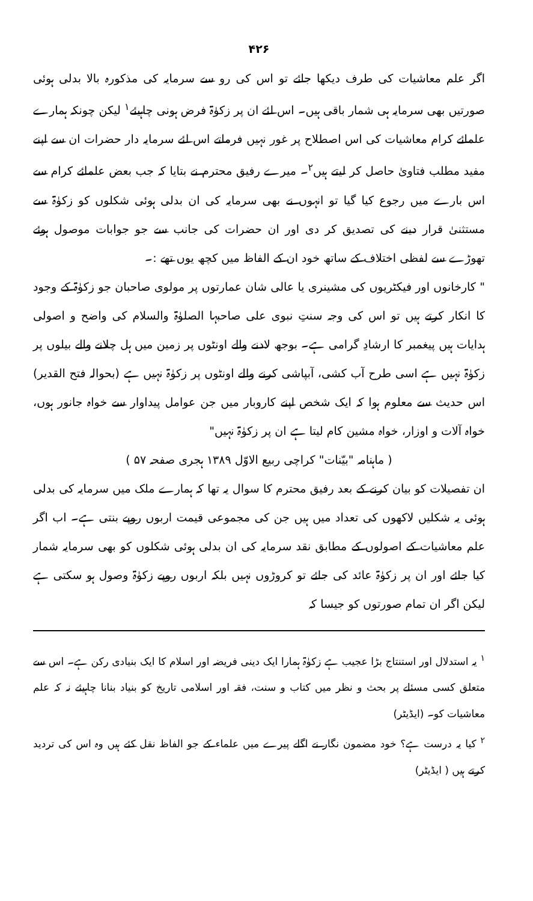۴۲۶
اگر علم معاشیات کی طرف دیکھا جائے تو اس کی رو سے سرمایہ کی مذکورہ بالا بدلی ہوئی صورتیں بھی سرمایہ ہی شمار باقی ہیں۔ اس لئے ان پر زکوٰۃ فرض ہونی چاہیئے<sup>۱</sup> لیکن چونکہ ہمارے علمائے کرام معاشیات کی اس اصطلاح پر غور نہیں فرماتے اس لئے سرمایہ دار حضرات ان سے اپنے مفید مطلب فتاویٰ حاصل کر لیتے ہیں<sup>۲</sup>۔ میرے رفیق محترم نے بتایا کہ جب بعض علمائے کرام سے اس بارے میں رجوع کیا گیا تو انہوں نے بھی سرمایہ کی ان بدلی ہوئی شکلوں کو زکوٰۃ سے مستثنیٰ قرار دینے کی تصدیق کر دی اور ان حضرات کی جانب سے جو جوابات موصول ہوئے تھوڑے سے لفظی اختلاف کے ساتھ خود ان کے الفاظ میں کچھ یوں تھے :۔
" کارخانوں اور فیکٹریوں کی مشینری یا عالی شان عمارتوں پر مولوی صاحبان جو زکوٰۃ کے وجود کا انکار کرتے ہیں تو اس کی وجہ سنتِ نبوی علی صاحبہا الصلوٰۃ والسلام کی واضح و اصولی ہدایات ہیں پیغمبر کا ارشادِ گرامی ہے۔ بوجھ لادنے والے اونٹوں پر زمین میں ہل چلانے والے بیلوں پر زکوٰۃ نہیں ہے اسی طرح آب کشی، آبپاشی کرنے والے اونٹوں پر زکوٰۃ نہیں ہے (بحوالہ فتح القدیر) اس حدیث سے معلوم ہوا کہ ایک شخص اپنے کاروبار میں جن عوامل پیداوار سے خواہ جانور ہوں، خواہ آلات و اوزار، خواہ مشین کام لیتا ہے ان پر زکوٰۃ نہیں"
( ماہنامہ "بیّنات" کراچی ربیع الاوّل ۱۳۸۹ ہجری صفحہ ۵۷ )
ان تفصیلات کو بیان کرنے کے بعد رفیق محترم کا سوال یہ تھا کہ ہمارے ملک میں سرمایہ کی بدلی ہوئی یہ شکلیں لاکھوں کی تعداد میں ہیں جن کی مجموعی قیمت اربوں روپے بنتی ہے۔ اب اگر علم معاشیات کے اصولوں کے مطابق نقد سرمایہ کی ان بدلی ہوئی شکلوں کو بھی سرمایہ شمار کیا جائے اور ان پر زکوٰۃ عائد کی جائے تو کروڑوں نہیں بلکہ اربوں روپے زکوٰۃ وصول ہو سکتی ہے لیکن اگر ان تمام صورتوں کو جیسا کہ
<sup>۱</sup> یہ استدلال اور استنتاج بڑا عجیب ہے زکوٰۃ ہمارا ایک دینی فریضہ اور اسلام کا ایک بنیادی رکن ہے۔ اس سے متعلق کسی مسئلے پر بحث و نظر میں کتاب و سنت، فقہ اور اسلامی تاریخ کو بنیاد بنانا چاہیئے نہ کہ علم معاشیات کو۔ (ایڈیٹر)
<sup>۲</sup> کیا یہ درست ہے؟ خود مضمون نگار نے اگلے پیرے میں علماء کے جو الفاظ نقل کئے ہیں وہ اس کی تردید کرتے ہیں ( ایڈیٹر)